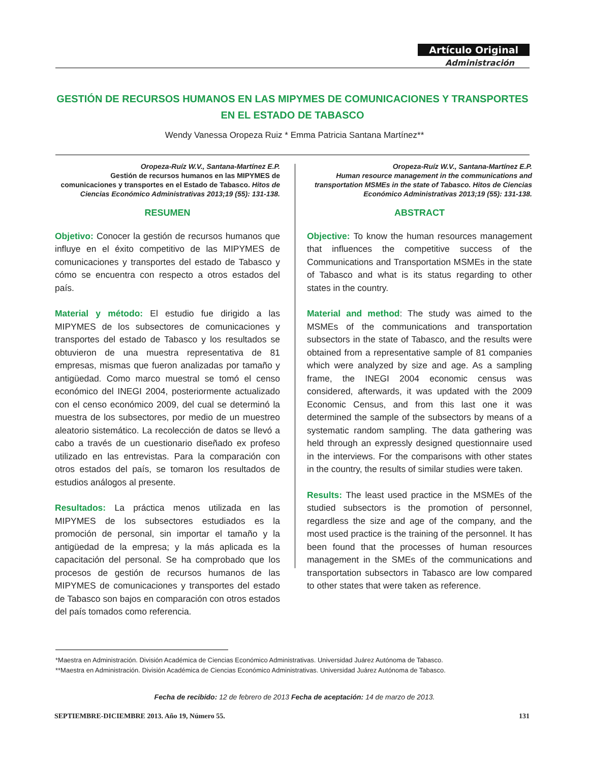Artículo Original
Administración
GESTIÓN DE RECURSOS HUMANOS EN LAS MIPYMES DE COMUNICACIONES Y TRANSPORTES EN EL ESTADO DE TABASCO
Wendy Vanessa Oropeza Ruiz * Emma Patricia Santana Martínez**
Oropeza-Ruíz W.V., Santana-Martínez E.P.
Gestión de recursos humanos en las MIPYMES de comunicaciones y transportes en el Estado de Tabasco. Hitos de Ciencias Económico Administrativas 2013;19 (55): 131-138.
RESUMEN
Objetivo: Conocer la gestión de recursos humanos que influye en el éxito competitivo de las MIPYMES de comunicaciones y transportes del estado de Tabasco y cómo se encuentra con respecto a otros estados del país.
Material y método: El estudio fue dirigido a las MIPYMES de los subsectores de comunicaciones y transportes del estado de Tabasco y los resultados se obtuvieron de una muestra representativa de 81 empresas, mismas que fueron analizadas por tamaño y antigüedad. Como marco muestral se tomó el censo económico del INEGI 2004, posteriormente actualizado con el censo económico 2009, del cual se determinó la muestra de los subsectores, por medio de un muestreo aleatorio sistemático. La recolección de datos se llevó a cabo a través de un cuestionario diseñado ex profeso utilizado en las entrevistas. Para la comparación con otros estados del país, se tomaron los resultados de estudios análogos al presente.
Resultados: La práctica menos utilizada en las MIPYMES de los subsectores estudiados es la promoción de personal, sin importar el tamaño y la antigüedad de la empresa; y la más aplicada es la capacitación del personal. Se ha comprobado que los procesos de gestión de recursos humanos de las MIPYMES de comunicaciones y transportes del estado de Tabasco son bajos en comparación con otros estados del país tomados como referencia.
Oropeza-Ruíz W.V., Santana-Martínez E.P.
Human resource management in the communications and transportation MSMEs in the state of Tabasco. Hitos de Ciencias Económico Administrativas 2013;19 (55): 131-138.
ABSTRACT
Objective: To know the human resources management that influences the competitive success of the Communications and Transportation MSMEs in the state of Tabasco and what is its status regarding to other states in the country.
Material and method: The study was aimed to the MSMEs of the communications and transportation subsectors in the state of Tabasco, and the results were obtained from a representative sample of 81 companies which were analyzed by size and age. As a sampling frame, the INEGI 2004 economic census was considered, afterwards, it was updated with the 2009 Economic Census, and from this last one it was determined the sample of the subsectors by means of a systematic random sampling. The data gathering was held through an expressly designed questionnaire used in the interviews. For the comparisons with other states in the country, the results of similar studies were taken.
Results: The least used practice in the MSMEs of the studied subsectors is the promotion of personnel, regardless the size and age of the company, and the most used practice is the training of the personnel. It has been found that the processes of human resources management in the SMEs of the communications and transportation subsectors in Tabasco are low compared to other states that were taken as reference.
*Maestra en Administración. División Académica de Ciencias Económico Administrativas. Universidad Juárez Autónoma de Tabasco.
**Maestra en Administración. División Académica de Ciencias Económico Administrativas. Universidad Juárez Autónoma de Tabasco.
Fecha de recibido: 12 de febrero de 2013 Fecha de aceptación: 14 de marzo de 2013.
SEPTIEMBRE-DICIEMBRE 2013. Año 19, Número 55. 131